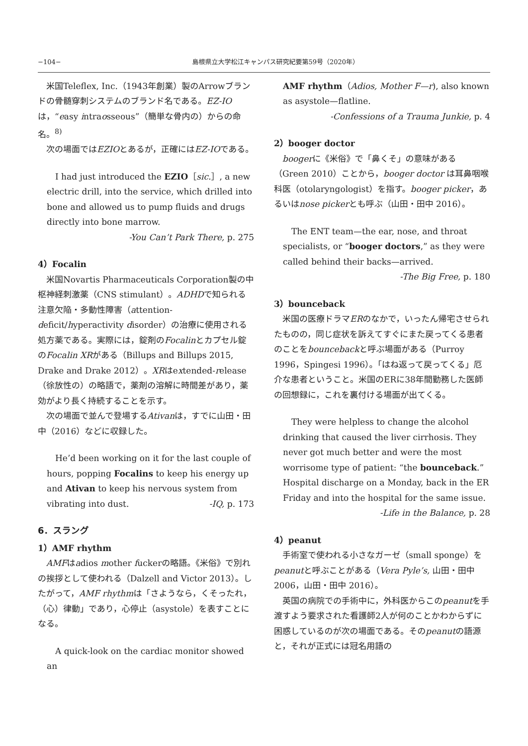−104− 島根県立大学松江キャンパス研究紀要第59号（2020年）
米国Teleflex, Inc.（1943年創業）製のArrowブランドの骨髄穿刺システムのブランド名である。EZ-IOは，“easy intraosseous”（簡単な骨内の）からの命名。<sup>8)</sup>
次の場面ではEZIOとあるが，正確にはEZ-IOである。
I had just introduced the EZIO［sic.］, a new electric drill, into the service, which drilled into bone and allowed us to pump fluids and drugs directly into bone marrow.
-You Can’t Park There, p. 275
4）Focalin
米国Novartis Pharmaceuticals Corporation製の中枢神経刺激薬（CNS stimulant）。ADHDで知られる注意欠陥・多動性障害（attention-deficit/hyperactivity disorder）の治療に使用される処方薬である。実際には，錠剤のFocalinとカプセル錠のFocalin XRがある（Billups and Billups 2015, Drake and Drake 2012）。XRはextended-release（徐放性の）の略語で，薬剤の溶解に時間差があり，薬効がより長く持続することを示す。
次の場面で並んで登場するAtivanは，すでに山田・田中（2016）などに収録した。
He’d been working on it for the last couple of hours, popping Focalins to keep his energy up and Ativan to keep his nervous system from vibrating into dust. -IQ, p. 173
6．スラング
1）AMF rhythm
AMFはadios mother fuckerの略語。《米俗》で別れの挨拶として使われる（Dalzell and Victor 2013）。したがって，AMF rhythmは「さようなら，くそったれ，（心）律動」であり，心停止（asystole）を表すことになる。
A quick-look on the cardiac monitor showed an
AMF rhythm（Adios, Mother F—r), also known as asystole—flatline.
-Confessions of a Trauma Junkie, p. 4
2）booger doctor
boogerに《米俗》で「鼻くそ」の意味がある（Green 2010）ことから，booger doctor は耳鼻咽喉科医（otolaryngologist）を指す。booger picker，あるいはnose pickerとも呼ぶ（山田・田中 2016）。
The ENT team—the ear, nose, and throat specialists, or “booger doctors,” as they were called behind their backs—arrived.
-The Big Free, p. 180
3）bounceback
米国の医療ドラマERのなかで，いったん帰宅させられたものの，同じ症状を訴えてすぐにまた戻ってくる患者のことをbouncebackと呼ぶ場面がある（Purroy 1996，Spingesi 1996）。「はね返って戻ってくる」厄介な患者ということ。米国のERに38年間勤務した医師の回想録に，これを裏付ける場面が出てくる。
They were helpless to change the alcohol drinking that caused the liver cirrhosis. They never got much better and were the most worrisome type of patient: “the bounceback.” Hospital discharge on a Monday, back in the ER Friday and into the hospital for the same issue.
-Life in the Balance, p. 28
4）peanut
手術室で使われる小さなガーゼ（small sponge）をpeanutと呼ぶことがある（Vera Pyle’s, 山田・田中 2006，山田・田中 2016）。
英国の病院での手術中に，外科医からこのpeanutを手渡すよう要求された看護師2人が何のことかわからずに困惑しているのが次の場面である。そのpeanutの語源と，それが正式には冠名用語の